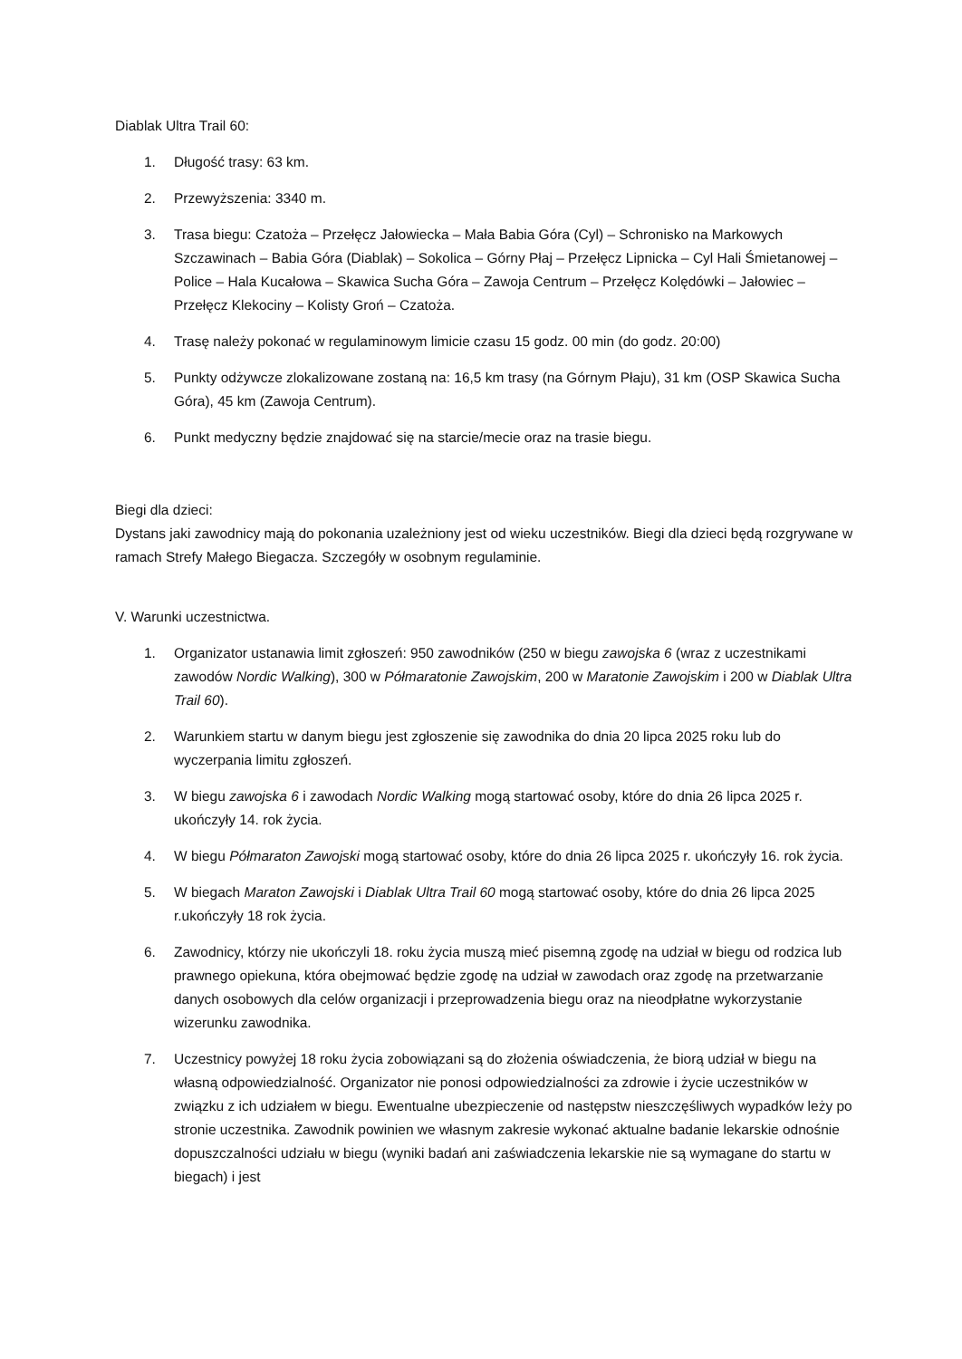Diablak Ultra Trail 60:
1. Długość trasy: 63 km.
2. Przewyższenia: 3340 m.
3. Trasa biegu: Czatoża – Przełęcz Jałowiecka – Mała Babia Góra (Cyl) – Schronisko na Markowych Szczawinach – Babia Góra (Diablak) – Sokolica – Górny Płaj – Przełęcz Lipnicka – Cyl Hali Śmietanowej – Police – Hala Kucałowa – Skawica Sucha Góra – Zawoja Centrum – Przełęcz Kolędówki – Jałowiec – Przełęcz Klekociny – Kolisty Groń – Czatoża.
4. Trasę należy pokonać w regulaminowym limicie czasu 15 godz. 00 min (do godz. 20:00)
5. Punkty odżywcze zlokalizowane zostaną na: 16,5 km trasy (na Górnym Płaju), 31 km (OSP Skawica Sucha Góra), 45 km (Zawoja Centrum).
6. Punkt medyczny będzie znajdować się na starcie/mecie oraz na trasie biegu.
Biegi dla dzieci:
Dystans jaki zawodnicy mają do pokonania uzależniony jest od wieku uczestników. Biegi dla dzieci będą rozgrywane w ramach Strefy Małego Biegacza. Szczegóły w osobnym regulaminie.
V. Warunki uczestnictwa.
1. Organizator ustanawia limit zgłoszeń: 950 zawodników (250 w biegu zawojska 6 (wraz z uczestnikami zawodów Nordic Walking), 300 w Półmaratonie Zawojskim, 200 w Maratonie Zawojskim i 200 w Diablak Ultra Trail 60).
2. Warunkiem startu w danym biegu jest zgłoszenie się zawodnika do dnia 20 lipca 2025 roku lub do wyczerpania limitu zgłoszeń.
3. W biegu zawojska 6 i zawodach Nordic Walking mogą startować osoby, które do dnia 26 lipca 2025 r. ukończyły 14. rok życia.
4. W biegu Półmaraton Zawojski mogą startować osoby, które do dnia 26 lipca 2025 r. ukończyły 16. rok życia.
5. W biegach Maraton Zawojski i Diablak Ultra Trail 60 mogą startować osoby, które do dnia 26 lipca 2025 r.ukończyły 18 rok życia.
6. Zawodnicy, którzy nie ukończyli 18. roku życia muszą mieć pisemną zgodę na udział w biegu od rodzica lub prawnego opiekuna, która obejmować będzie zgodę na udział w zawodach oraz zgodę na przetwarzanie danych osobowych dla celów organizacji i przeprowadzenia biegu oraz na nieodpłatne wykorzystanie wizerunku zawodnika.
7. Uczestnicy powyżej 18 roku życia zobowiązani są do złożenia oświadczenia, że biorą udział w biegu na własną odpowiedzialność. Organizator nie ponosi odpowiedzialności za zdrowie i życie uczestników w związku z ich udziałem w biegu. Ewentualne ubezpieczenie od następstw nieszczęśliwych wypadków leży po stronie uczestnika. Zawodnik powinien we własnym zakresie wykonać aktualne badanie lekarskie odnośnie dopuszczalności udziału w biegu (wyniki badań ani zaświadczenia lekarskie nie są wymagane do startu w biegach) i jest